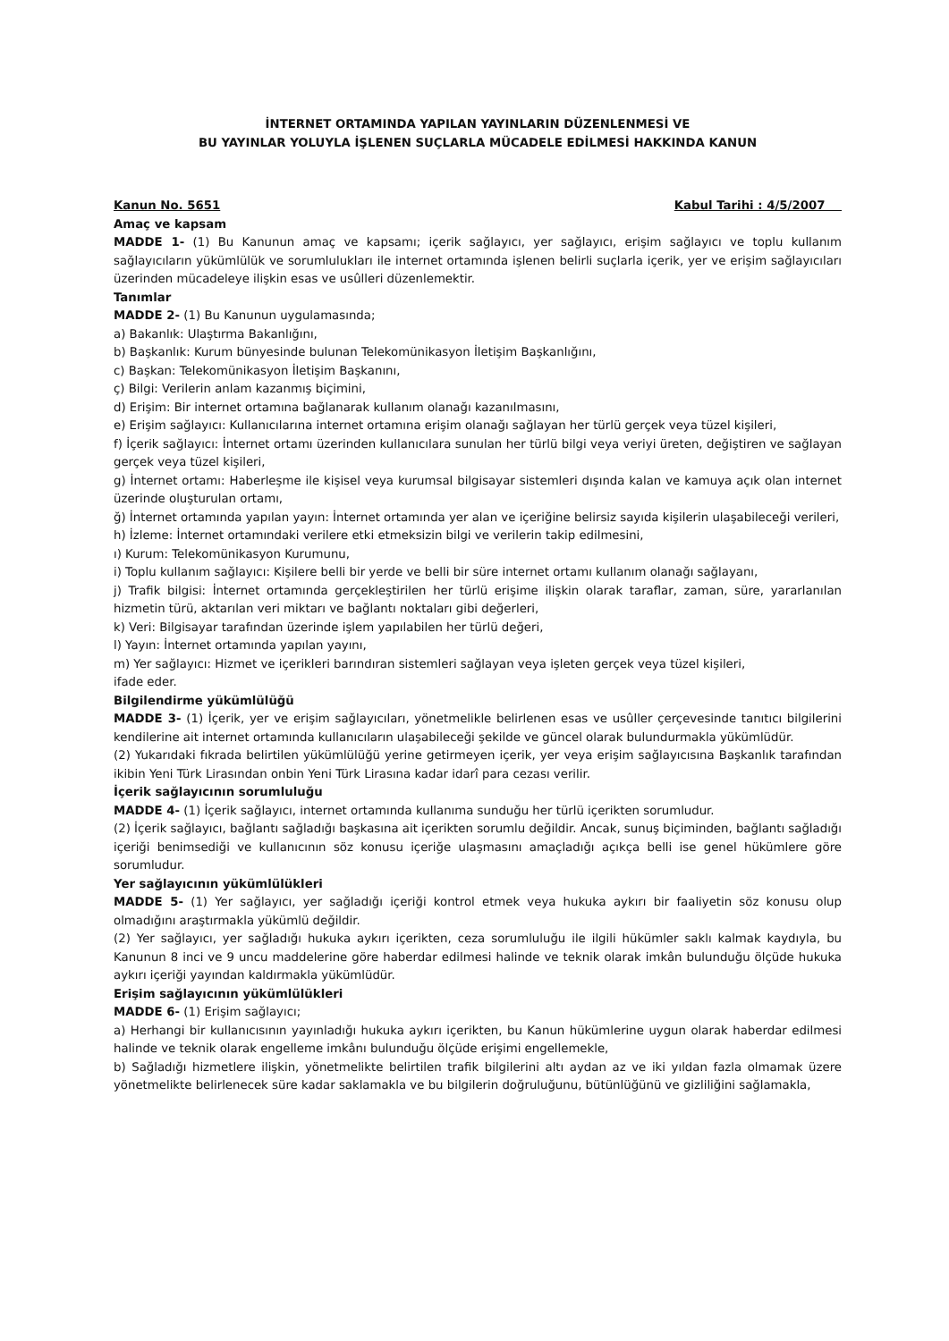İNTERNET ORTAMINDA YAPILAN YAYINLARIN DÜZENLENMESİ VE
BU YAYINLAR YOLUYLA İŞLENEN SUÇLARLA MÜCADELE EDİLMESİ HAKKINDA KANUN
Kanun No. 5651 Kabul Tarihi : 4/5/2007
Amaç ve kapsam
MADDE 1- (1) Bu Kanunun amaç ve kapsamı; içerik sağlayıcı, yer sağlayıcı, erişim sağlayıcı ve toplu kullanım sağlayıcıların yükümlülük ve sorumlulukları ile internet ortamında işlenen belirli suçlarla içerik, yer ve erişim sağlayıcıları üzerinden mücadeleye ilişkin esas ve usûlleri düzenlemektir.
Tanımlar
MADDE 2- (1) Bu Kanunun uygulamasında;
a) Bakanlık: Ulaştırma Bakanlığını,
b) Başkanlık: Kurum bünyesinde bulunan Telekomünikasyon İletişim Başkanlığını,
c) Başkan: Telekomünikasyon İletişim Başkanını,
ç) Bilgi: Verilerin anlam kazanmış biçimini,
d) Erişim: Bir internet ortamına bağlanarak kullanım olanağı kazanılmasını,
e) Erişim sağlayıcı: Kullanıcılarına internet ortamına erişim olanağı sağlayan her türlü gerçek veya tüzel kişileri,
f) İçerik sağlayıcı: İnternet ortamı üzerinden kullanıcılara sunulan her türlü bilgi veya veriyi üreten, değiştiren ve sağlayan gerçek veya tüzel kişileri,
g) İnternet ortamı: Haberleşme ile kişisel veya kurumsal bilgisayar sistemleri dışında kalan ve kamuya açık olan internet üzerinde oluşturulan ortamı,
ğ) İnternet ortamında yapılan yayın: İnternet ortamında yer alan ve içeriğine belirsiz sayıda kişilerin ulaşabileceği verileri,
h) İzleme: İnternet ortamındaki verilere etki etmeksizin bilgi ve verilerin takip edilmesini,
ı) Kurum: Telekomünikasyon Kurumunu,
i) Toplu kullanım sağlayıcı: Kişilere belli bir yerde ve belli bir süre internet ortamı kullanım olanağı sağlayanı,
j) Trafik bilgisi: İnternet ortamında gerçekleştirilen her türlü erişime ilişkin olarak taraflar, zaman, süre, yararlanılan hizmetin türü, aktarılan veri miktarı ve bağlantı noktaları gibi değerleri,
k) Veri: Bilgisayar tarafından üzerinde işlem yapılabilen her türlü değeri,
l) Yayın: İnternet ortamında yapılan yayını,
m) Yer sağlayıcı: Hizmet ve içerikleri barındıran sistemleri sağlayan veya işleten gerçek veya tüzel kişileri,
ifade eder.
Bilgilendirme yükümlülüğü
MADDE 3- (1) İçerik, yer ve erişim sağlayıcıları, yönetmelikle belirlenen esas ve usûller çerçevesinde tanıtıcı bilgilerini kendilerine ait internet ortamında kullanıcıların ulaşabileceği şekilde ve güncel olarak bulundurmakla yükümlüdür.
(2) Yukarıdaki fıkrada belirtilen yükümlülüğü yerine getirmeyen içerik, yer veya erişim sağlayıcısına Başkanlık tarafından ikibin Yeni Türk Lirasından onbin Yeni Türk Lirasına kadar idarî para cezası verilir.
İçerik sağlayıcının sorumluluğu
MADDE 4- (1) İçerik sağlayıcı, internet ortamında kullanıma sunduğu her türlü içerikten sorumludur.
(2) İçerik sağlayıcı, bağlantı sağladığı başkasına ait içerikten sorumlu değildir. Ancak, sunuş biçiminden, bağlantı sağladığı içeriği benimsediği ve kullanıcının söz konusu içeriğe ulaşmasını amaçladığı açıkça belli ise genel hükümlere göre sorumludur.
Yer sağlayıcının yükümlülükleri
MADDE 5- (1) Yer sağlayıcı, yer sağladığı içeriği kontrol etmek veya hukuka aykırı bir faaliyetin söz konusu olup olmadığını araştırmakla yükümlü değildir.
(2) Yer sağlayıcı, yer sağladığı hukuka aykırı içerikten, ceza sorumluluğu ile ilgili hükümler saklı kalmak kaydıyla, bu Kanunun 8 inci ve 9 uncu maddelerine göre haberdar edilmesi halinde ve teknik olarak imkân bulunduğu ölçüde hukuka aykırı içeriği yayından kaldırmakla yükümlüdür.
Erişim sağlayıcının yükümlülükleri
MADDE 6- (1) Erişim sağlayıcı;
a) Herhangi bir kullanıcısının yayınladığı hukuka aykırı içerikten, bu Kanun hükümlerine uygun olarak haberdar edilmesi halinde ve teknik olarak engelleme imkânı bulunduğu ölçüde erişimi engellemekle,
b) Sağladığı hizmetlere ilişkin, yönetmelikte belirtilen trafik bilgilerini altı aydan az ve iki yıldan fazla olmamak üzere yönetmelikte belirlenecek süre kadar saklamakla ve bu bilgilerin doğruluğunu, bütünlüğünü ve gizliliğini sağlamakla,